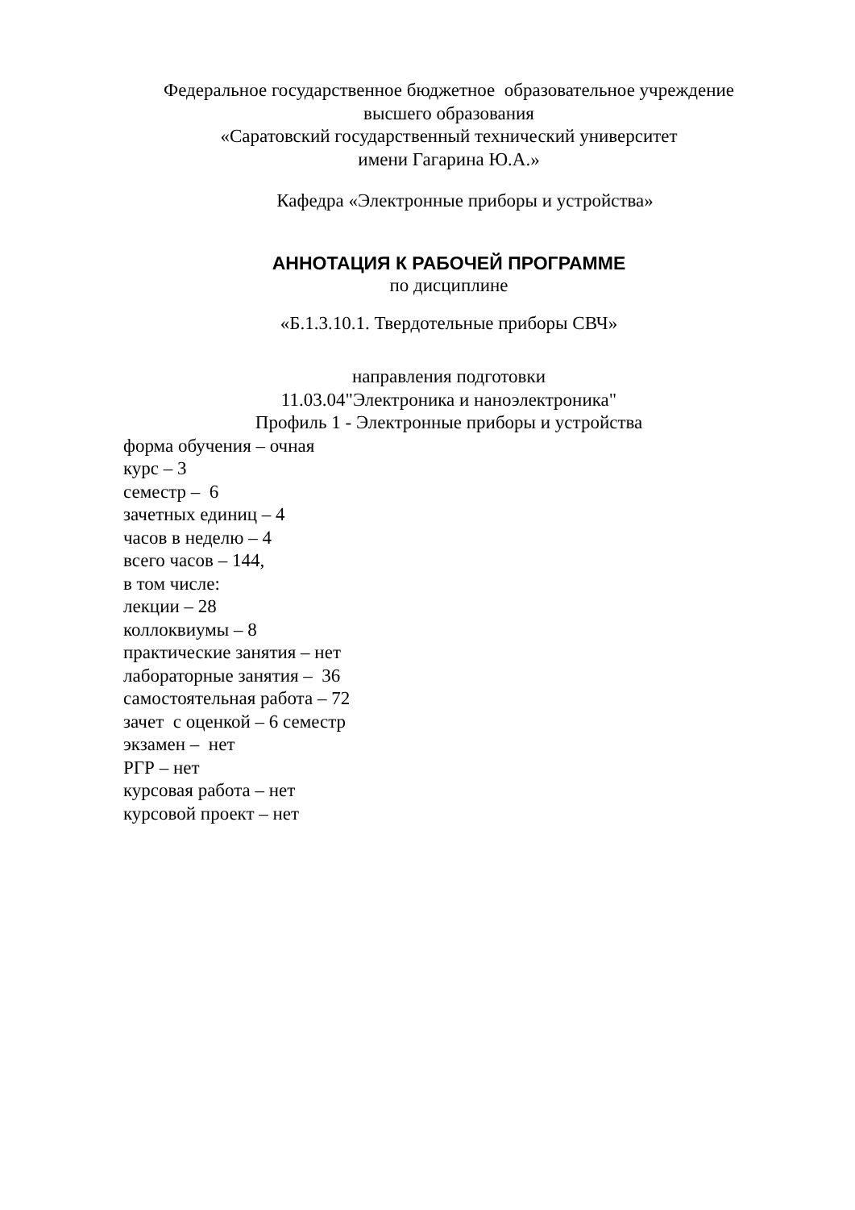Федеральное государственное бюджетное образовательное учреждение
высшего образования
«Саратовский государственный технический университет
имени Гагарина Ю.А.»
Кафедра «Электронные приборы и устройства»
АННОТАЦИЯ К РАБОЧЕЙ ПРОГРАММЕ
по дисциплине
«Б.1.3.10.1. Твердотельные приборы СВЧ»
направления подготовки
11.03.04"Электроника и наноэлектроника"
Профиль 1 - Электронные приборы и устройства
форма обучения – очная
курс – 3
семестр – 6
зачетных единиц – 4
часов в неделю – 4
всего часов – 144,
в том числе:
лекции – 28
коллоквиумы – 8
практические занятия – нет
лабораторные занятия – 36
самостоятельная работа – 72
зачет с оценкой – 6 семестр
экзамен – нет
РГР – нет
курсовая работа – нет
курсовой проект – нет